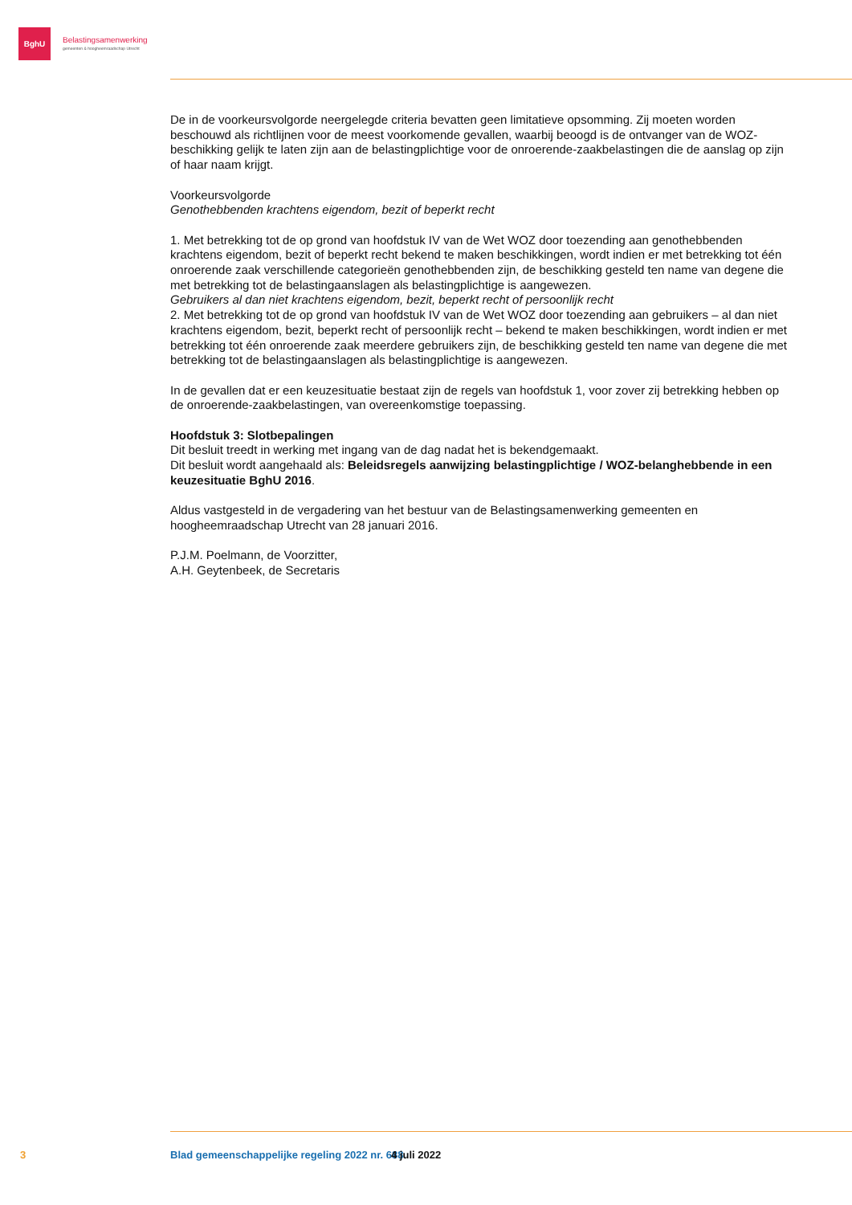BghU
Belastingsamenwerking
gemeenten & hoogheemraadschap Utrecht
De in de voorkeursvolgorde neergelegde criteria bevatten geen limitatieve opsomming. Zij moeten worden beschouwd als richtlijnen voor de meest voorkomende gevallen, waarbij beoogd is de ontvanger van de WOZ-beschikking gelijk te laten zijn aan de belastingplichtige voor de onroerende-zaakbelastingen die de aanslag op zijn of haar naam krijgt.
Voorkeursvolgorde
Genothebbenden krachtens eigendom, bezit of beperkt recht
1. Met betrekking tot de op grond van hoofdstuk IV van de Wet WOZ door toezending aan genothebbenden krachtens eigendom, bezit of beperkt recht bekend te maken beschikkingen, wordt indien er met betrekking tot één onroerende zaak verschillende categorieën genothebbenden zijn, de beschikking gesteld ten name van degene die met betrekking tot de belastingaanslagen als belastingplichtige is aangewezen.
Gebruikers al dan niet krachtens eigendom, bezit, beperkt recht of persoonlijk recht
2. Met betrekking tot de op grond van hoofdstuk IV van de Wet WOZ door toezending aan gebruikers – al dan niet krachtens eigendom, bezit, beperkt recht of persoonlijk recht – bekend te maken beschikkingen, wordt indien er met betrekking tot één onroerende zaak meerdere gebruikers zijn, de beschikking gesteld ten name van degene die met betrekking tot de belastingaanslagen als belastingplichtige is aangewezen.
In de gevallen dat er een keuzesituatie bestaat zijn de regels van hoofdstuk 1, voor zover zij betrekking hebben op de onroerende-zaakbelastingen, van overeenkomstige toepassing.
Hoofdstuk 3: Slotbepalingen
Dit besluit treedt in werking met ingang van de dag nadat het is bekendgemaakt.
Dit besluit wordt aangehaald als: Beleidsregels aanwijzing belastingplichtige / WOZ-belanghebbende in een keuzesituatie BghU 2016.
Aldus vastgesteld in de vergadering van het bestuur van de Belastingsamenwerking gemeenten en hoogheemraadschap Utrecht van 28 januari 2016.
P.J.M. Poelmann, de Voorzitter,
A.H. Geytenbeek, de Secretaris
3 Blad gemeenschappelijke regeling 2022 nr. 688 4 juli 2022